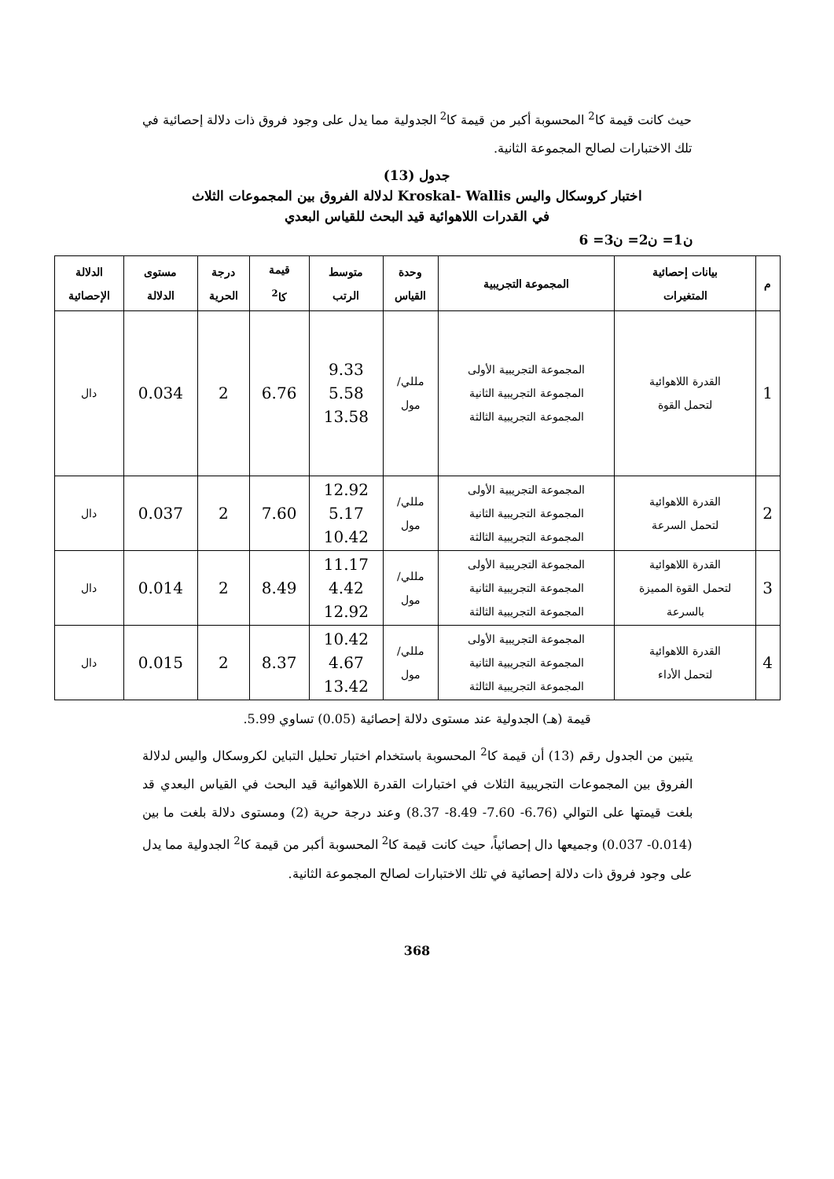حيث كانت قيمة كا<sup>2</sup> المحسوبة أكبر من قيمة كا<sup>2</sup> الجدولية مما يدل على وجود فروق ذات دلالة إحصائية في تلك الاختبارات لصالح المجموعة الثانية.
جدول (13)
اختبار كروسكال واليس Kroskal- Wallis لدلالة الفروق بين المجموعات الثلاث
في القدرات اللاهوائية قيد البحث للقياس البعدي
ن1= ن2= ن3= 6
| م | بيانات إحصائية المتغيرات | المجموعة التجريبية | وحدة القياس | متوسط الرتب | قيمة كا<sup>2</sup> | درجة الحرية | مستوى الدلالة | الدلالة الإحصائية |
| --- | --- | --- | --- | --- | --- | --- | --- | --- |
| 1 | القدرة اللاهوائية لتحمل القوة | المجموعة التجريبية الأولى المجموعة التجريبية الثانية المجموعة التجريبية الثالثة | مللي/ مول | 9.33 5.58 13.58 | 6.76 | 2 | 0.034 | دال |
| 2 | القدرة اللاهوائية لتحمل السرعة | المجموعة التجريبية الأولى المجموعة التجريبية الثانية المجموعة التجريبية الثالثة | مللي/ مول | 12.92 5.17 10.42 | 7.60 | 2 | 0.037 | دال |
| 3 | القدرة اللاهوائية لتحمل القوة المميزة بالسرعة | المجموعة التجريبية الأولى المجموعة التجريبية الثانية المجموعة التجريبية الثالثة | مللي/ مول | 11.17 4.42 12.92 | 8.49 | 2 | 0.014 | دال |
| 4 | القدرة اللاهوائية لتحمل الأداء | المجموعة التجريبية الأولى المجموعة التجريبية الثانية المجموعة التجريبية الثالثة | مللي/ مول | 10.42 4.67 13.42 | 8.37 | 2 | 0.015 | دال |
قيمة (هـ) الجدولية عند مستوى دلالة إحصائية (0.05) تساوي 5.99.
يتبين من الجدول رقم (13) أن قيمة كا<sup>2</sup> المحسوبة باستخدام اختبار تحليل التباين لكروسكال واليس لدلالة الفروق بين المجموعات التجريبية الثلاث في اختبارات القدرة اللاهوائية قيد البحث في القياس البعدي قد بلغت قيمتها على التوالي (6.76- 7.60- 8.49- 8.37) وعند درجة حرية (2) ومستوى دلالة بلغت ما بين (0.014- 0.037) وجميعها دال إحصائياً، حيث كانت قيمة كا<sup>2</sup> المحسوبة أكبر من قيمة كا<sup>2</sup> الجدولية مما يدل على وجود فروق ذات دلالة إحصائية في تلك الاختبارات لصالح المجموعة الثانية.
368